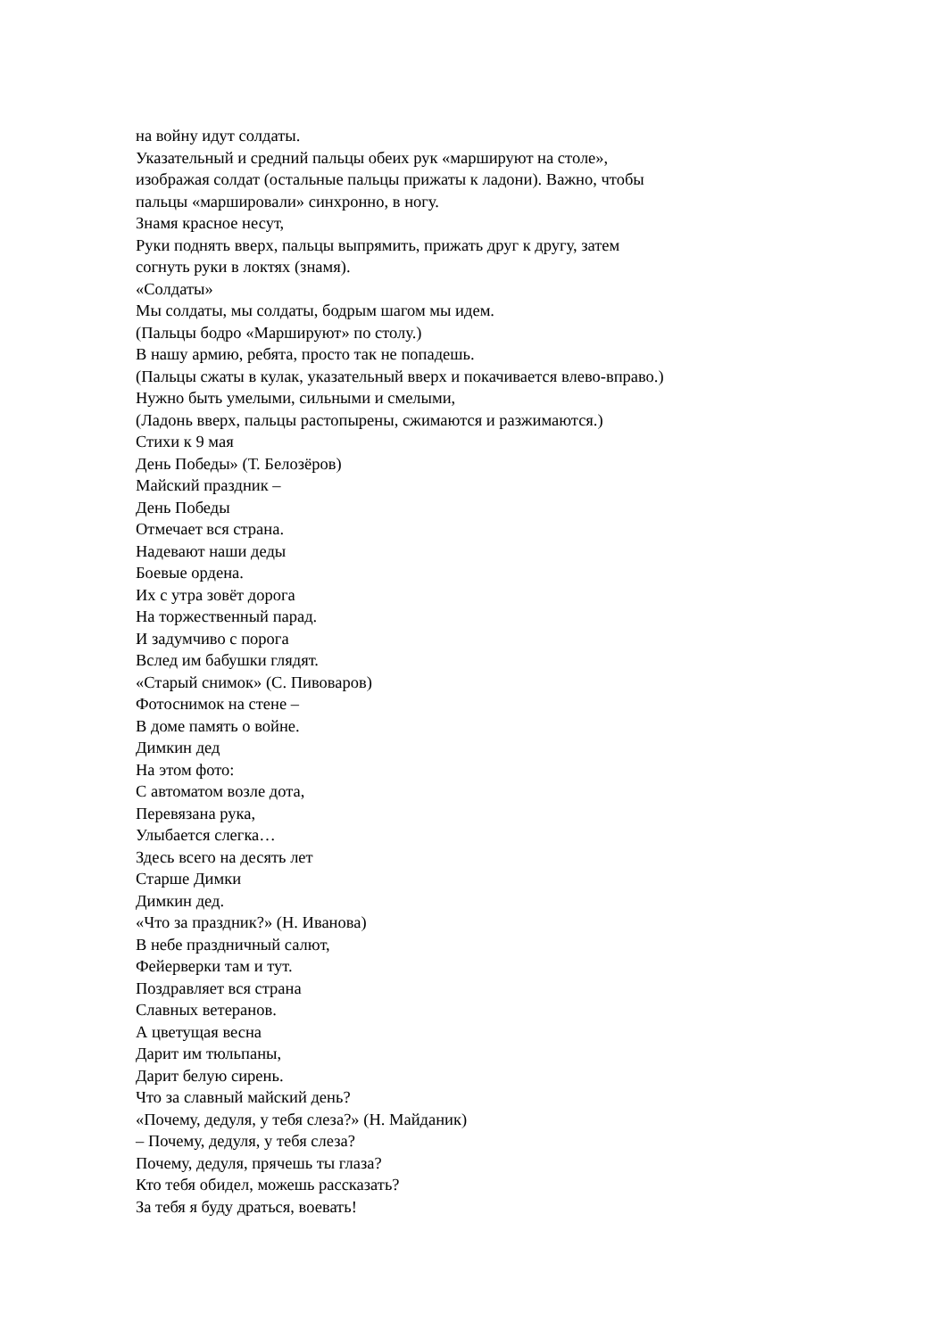на войну идут солдаты.
Указательный и средний пальцы обеих рук «маршируют на столе»,
изображая солдат (остальные пальцы прижаты к ладони). Важно, чтобы
пальцы «маршировали» синхронно, в ногу.
Знамя красное несут,
Руки поднять вверх, пальцы выпрямить, прижать друг к другу, затем
согнуть руки в локтях (знамя).
«Солдаты»
Мы солдаты, мы солдаты, бодрым шагом мы идем.
(Пальцы бодро «Маршируют» по столу.)
В нашу армию, ребята, просто так не попадешь.
(Пальцы сжаты в кулак, указательный вверх и покачивается влево-вправо.)
Нужно быть умелыми, сильными и смелыми,
(Ладонь вверх, пальцы растопырены, сжимаются и разжимаются.)
Стихи к 9 мая
День Победы» (Т. Белозёров)
Майский праздник –
День Победы
Отмечает вся страна.
Надевают наши деды
Боевые ордена.
Их с утра зовёт дорога
На торжественный парад.
И задумчиво с порога
Вслед им бабушки глядят.
«Старый снимок» (С. Пивоваров)
Фотоснимок на стене –
В доме память о войне.
Димкин дед
На этом фото:
С автоматом возле дота,
Перевязана рука,
Улыбается слегка…
Здесь всего на десять лет
Старше Димки
Димкин дед.
«Что за праздник?» (Н. Иванова)
В небе праздничный салют,
Фейерверки там и тут.
Поздравляет вся страна
Славных ветеранов.
А цветущая весна
Дарит им тюльпаны,
Дарит белую сирень.
Что за славный майский день?
«Почему, дедуля, у тебя слеза?» (Н. Майданик)
– Почему, дедуля, у тебя слеза?
Почему, дедуля, прячешь ты глаза?
Кто тебя обидел, можешь рассказать?
За тебя я буду драться, воевать!